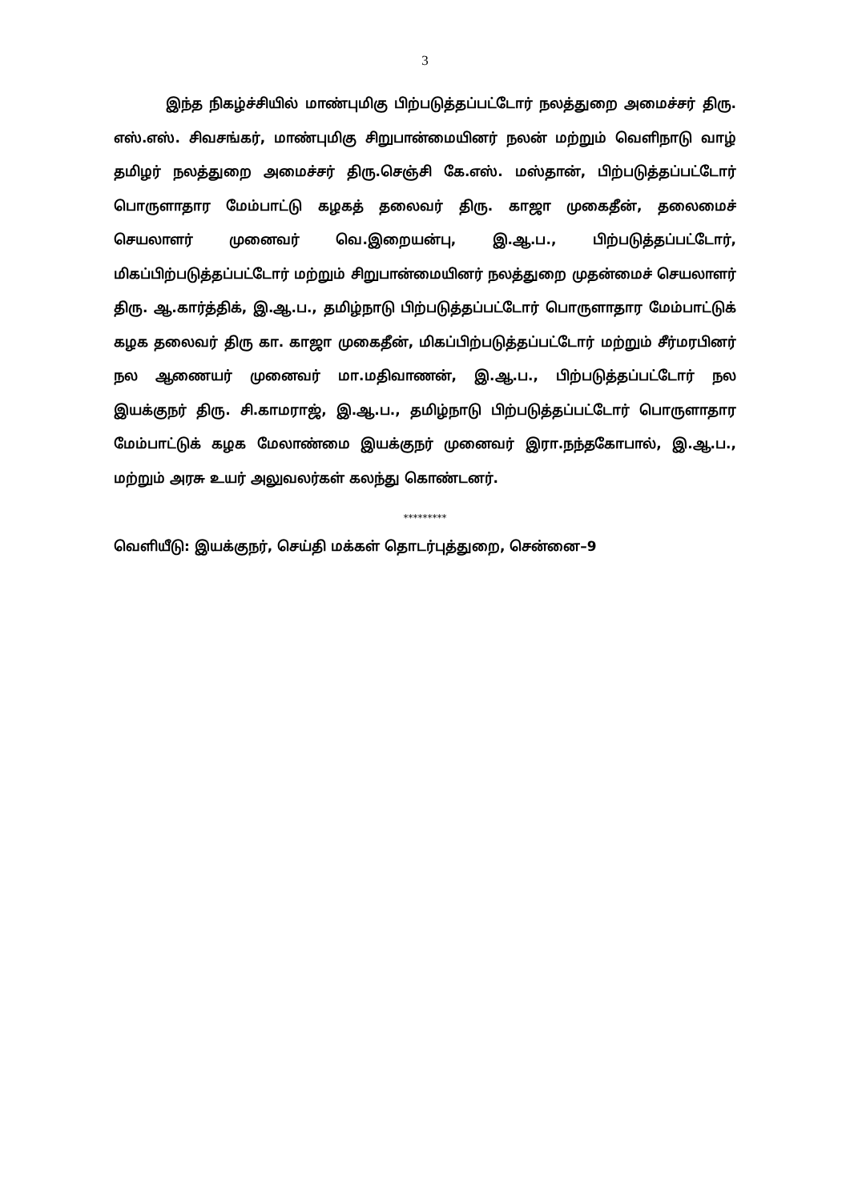3
இந்த நிகழ்ச்சியில் மாண்புமிகு பிற்படுத்தப்பட்டோர் நலத்துறை அமைச்சர் திரு. எஸ்.எஸ். சிவசங்கர், மாண்புமிகு சிறுபான்மையினர் நலன் மற்றும் வெளிநாடு வாழ் தமிழர் நலத்துறை அமைச்சர் திரு.செஞ்சி கே.எஸ். மஸ்தான், பிற்படுத்தப்பட்டோர் பொருளாதார மேம்பாட்டு கழகத் தலைவர் திரு. காஜா முகைதீன், தலைமைச் செயலாளர் முனைவர் வெ.இறையன்பு, இ.ஆ.ப., பிற்படுத்தப்பட்டோர், மிகப்பிற்படுத்தப்பட்டோர் மற்றும் சிறுபான்மையினர் நலத்துறை முதன்மைச் செயலாளர் திரு. ஆ.கார்த்திக், இ.ஆ.ப., தமிழ்நாடு பிற்படுத்தப்பட்டோர் பொருளாதார மேம்பாட்டுக் கழக தலைவர் திரு கா. காஜா முகைதீன், மிகப்பிற்படுத்தப்பட்டோர் மற்றும் சீர்மரபினர் நல ஆணையர் முனைவர் மா.மதிவாணன், இ.ஆ.ப., பிற்படுத்தப்பட்டோர் நல இயக்குநர் திரு. சி.காமராஜ், இ.ஆ.ப., தமிழ்நாடு பிற்படுத்தப்பட்டோர் பொருளாதார மேம்பாட்டுக் கழக மேலாண்மை இயக்குநர் முனைவர் இரா.நந்தகோபால், இ.ஆ.ப., மற்றும் அரசு உயர் அலுவலர்கள் கலந்து கொண்டனர்.
*********
வெளியீடு: இயக்குநர், செய்தி மக்கள் தொடர்புத்துறை, சென்னை–9